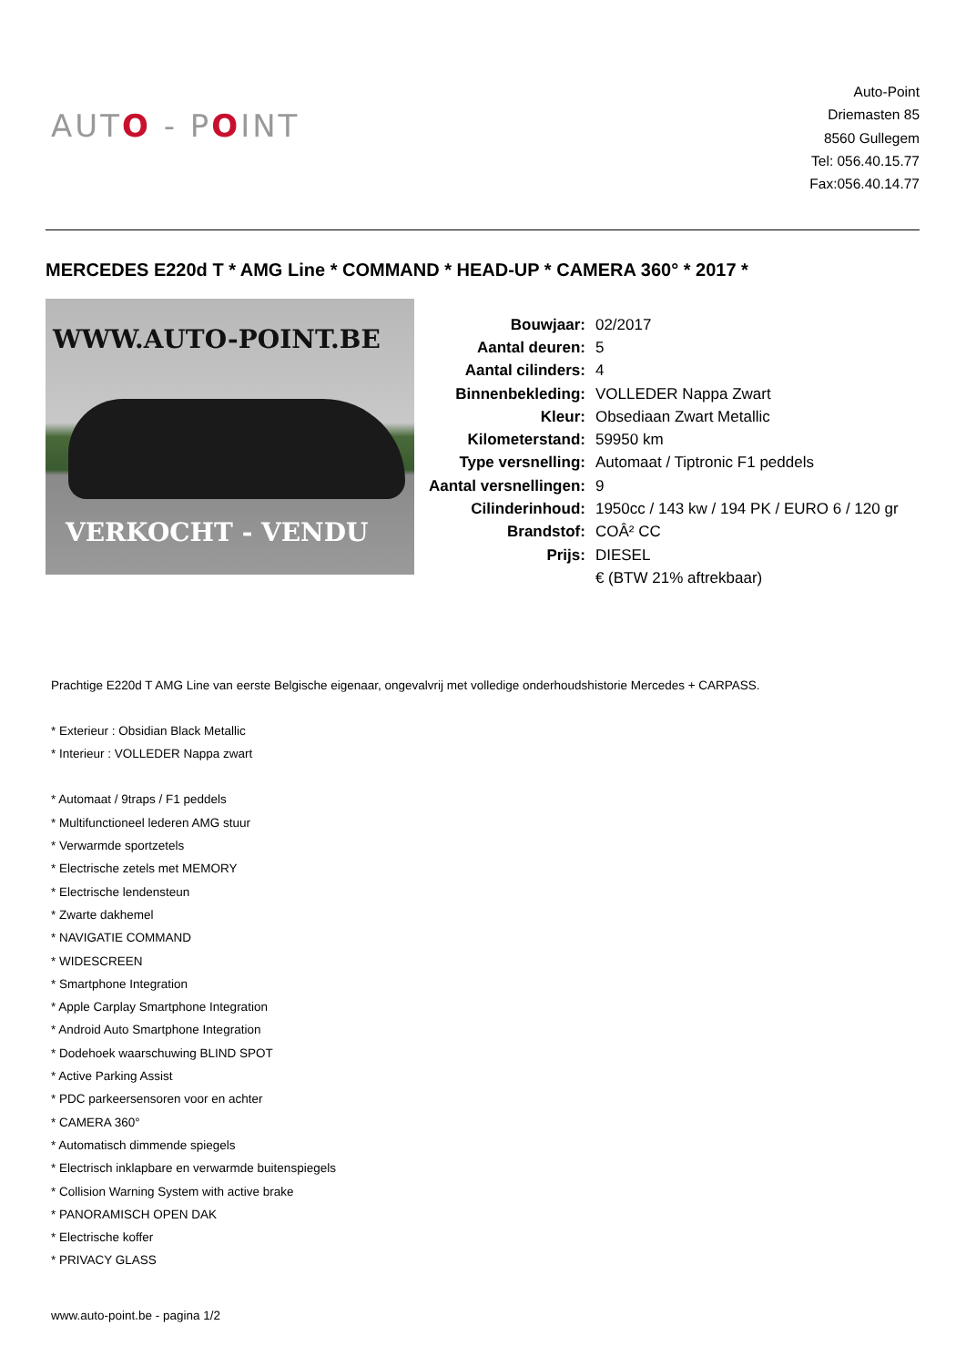AUTO - POINT
Auto-Point
Driemasten 85
8560 Gullegem
Tel: 056.40.15.77
Fax:056.40.14.77
MERCEDES E220d T * AMG Line * COMMAND * HEAD-UP * CAMERA 360° * 2017 *
WWW.AUTO-POINT.BE
VERKOCHT - VENDU
| Bouwjaar: | 02/2017 |
| Aantal deuren: | 5 |
| Aantal cilinders: | 4 |
| Binnenbekleding: | VOLLEDER Nappa Zwart |
| Kleur: | Obsediaan Zwart Metallic |
| Kilometerstand: | 59950 km |
| Type versnelling: | Automaat / Tiptronic F1 peddels |
| Aantal versnellingen: | 9 |
| Cilinderinhoud: | 1950cc / 143 kw / 194 PK / EURO 6 / 120 gr |
| Brandstof: | COÂ² CC |
| Prijs: | DIESEL |
| | € (BTW 21% aftrekbaar) |
Prachtige E220d T AMG Line van eerste Belgische eigenaar, ongevalvrij met volledige onderhoudshistorie Mercedes + CARPASS.
* Exterieur : Obsidian Black Metallic
* Interieur : VOLLEDER Nappa zwart
* Automaat / 9traps / F1 peddels
* Multifunctioneel lederen AMG stuur
* Verwarmde sportzetels
* Electrische zetels met MEMORY
* Electrische lendensteun
* Zwarte dakhemel
* NAVIGATIE COMMAND
* WIDESCREEN
* Smartphone Integration
* Apple Carplay Smartphone Integration
* Android Auto Smartphone Integration
* Dodehoek waarschuwing BLIND SPOT
* Active Parking Assist
* PDC parkeersensoren voor en achter
* CAMERA 360°
* Automatisch dimmende spiegels
* Electrisch inklapbare en verwarmde buitenspiegels
* Collision Warning System with active brake
* PANORAMISCH OPEN DAK
* Electrische koffer
* PRIVACY GLASS
www.auto-point.be - pagina 1/2